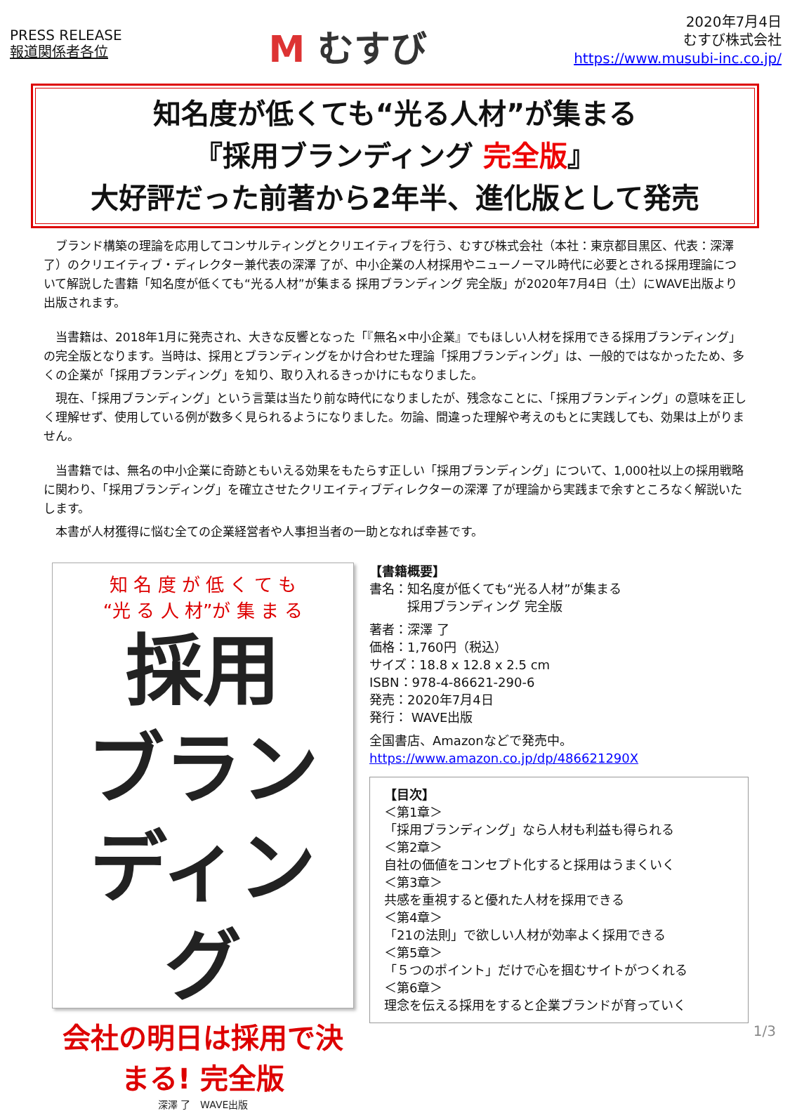PRESS RELEASE
報道関係者各位
M むすび
2020年7月4日
むすび株式会社
https://www.musubi-inc.co.jp/
知名度が低くても“光る人材”が集まる
『採用ブランディング 完全版』
大好評だった前著から2年半、進化版として発売
　ブランド構築の理論を応用してコンサルティングとクリエイティブを行う、むすび株式会社（本社：東京都目黒区、代表：深澤了）のクリエイティブ・ディレクター兼代表の深澤 了が、中小企業の人材採用やニューノーマル時代に必要とされる採用理論について解説した書籍「知名度が低くても“光る人材”が集まる 採用ブランディング 完全版」が2020年7月4日（土）にWAVE出版より出版されます。
　当書籍は、2018年1月に発売され、大きな反響となった「『無名×中小企業』でもほしい人材を採用できる採用ブランディング」の完全版となります。当時は、採用とブランディングをかけ合わせた理論「採用ブランディング」は、一般的ではなかったため、多くの企業が「採用ブランディング」を知り、取り入れるきっかけにもなりました。
　現在、「採用ブランディング」という言葉は当たり前な時代になりましたが、残念なことに、「採用ブランディング」の意味を正しく理解せず、使用している例が数多く見られるようになりました。勿論、間違った理解や考えのもとに実践しても、効果は上がりません。
　当書籍では、無名の中小企業に奇跡ともいえる効果をもたらす正しい「採用ブランディング」について、1,000社以上の採用戦略に関わり、「採用ブランディング」を確立させたクリエイティブディレクターの深澤 了が理論から実践まで余すところなく解説いたします。
　本書が人材獲得に悩む全ての企業経営者や人事担当者の一助となれば幸甚です。
知 名 度 が 低 く て も
“光 る 人 材”が 集 ま る
採用
ブランディング
会社の明日は採用で決まる! 完全版
深澤 了　WAVE出版
【書籍概要】
書名：知名度が低くても“光る人材”が集まる
　　　採用ブランディング 完全版
著者：深澤 了
価格：1,760円（税込）
サイズ：18.8 x 12.8 x 2.5 cm
ISBN：978-4-86621-290-6
発売：2020年7月4日
発行： WAVE出版
全国書店、Amazonなどで発売中。
https://www.amazon.co.jp/dp/486621290X
【目次】
＜第1章＞
「採用ブランディング」なら人材も利益も得られる
＜第2章＞
自社の価値をコンセプト化すると採用はうまくいく
＜第3章＞
共感を重視すると優れた人材を採用できる
＜第4章＞
「21の法則」で欲しい人材が効率よく採用できる
＜第5章＞
「５つのポイント」だけで心を掴むサイトがつくれる
＜第6章＞
理念を伝える採用をすると企業ブランドが育っていく
1/3